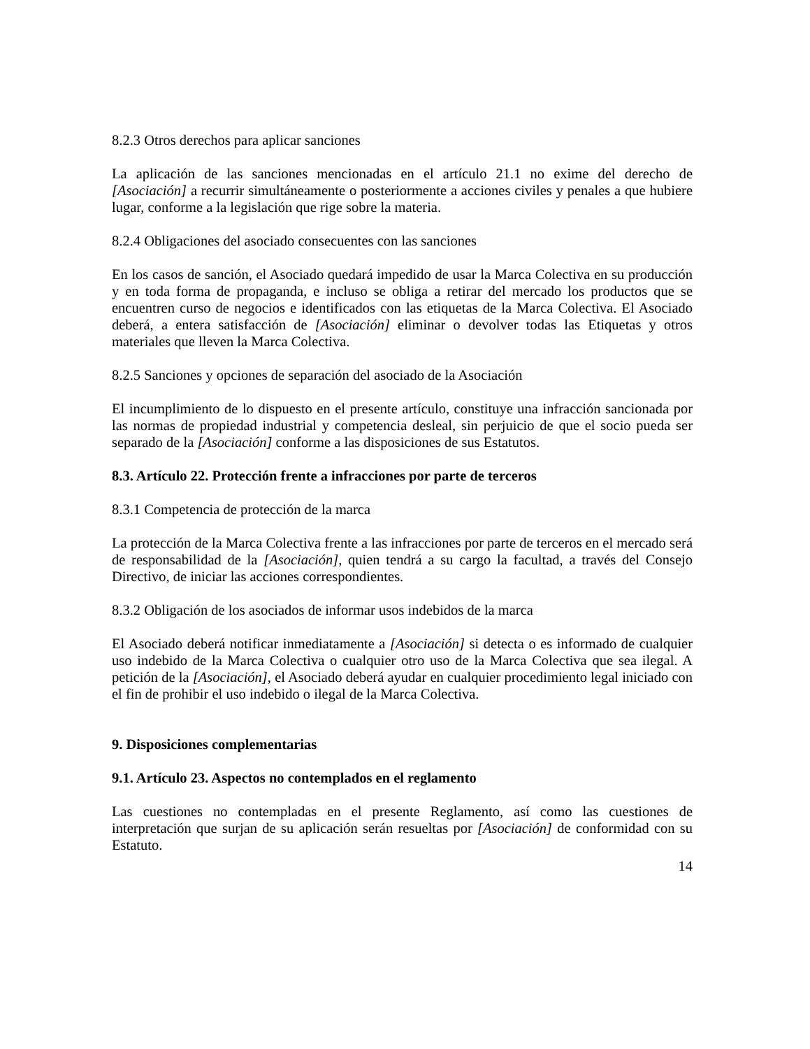8.2.3 Otros derechos para aplicar sanciones
La aplicación de las sanciones mencionadas en el artículo 21.1 no exime del derecho de [Asociación] a recurrir simultáneamente o posteriormente a acciones civiles y penales a que hubiere lugar, conforme a la legislación que rige sobre la materia.
8.2.4 Obligaciones del asociado consecuentes con las sanciones
En los casos de sanción, el Asociado quedará impedido de usar la Marca Colectiva en su producción y en toda forma de propaganda, e incluso se obliga a retirar del mercado los productos que se encuentren curso de negocios e identificados con las etiquetas de la Marca Colectiva. El Asociado deberá, a entera satisfacción de [Asociación] eliminar o devolver todas las Etiquetas y otros materiales que lleven la Marca Colectiva.
8.2.5 Sanciones y opciones de separación del asociado de la Asociación
El incumplimiento de lo dispuesto en el presente artículo, constituye una infracción sancionada por las normas de propiedad industrial y competencia desleal, sin perjuicio de que el socio pueda ser separado de la [Asociación] conforme a las disposiciones de sus Estatutos.
8.3. Artículo 22. Protección frente a infracciones por parte de terceros
8.3.1 Competencia de protección de la marca
La protección de la Marca Colectiva frente a las infracciones por parte de terceros en el mercado será de responsabilidad de la [Asociación], quien tendrá a su cargo la facultad, a través del Consejo Directivo, de iniciar las acciones correspondientes.
8.3.2 Obligación de los asociados de informar usos indebidos de la marca
El Asociado deberá notificar inmediatamente a [Asociación] si detecta o es informado de cualquier uso indebido de la Marca Colectiva o cualquier otro uso de la Marca Colectiva que sea ilegal. A petición de la [Asociación], el Asociado deberá ayudar en cualquier procedimiento legal iniciado con el fin de prohibir el uso indebido o ilegal de la Marca Colectiva.
9. Disposiciones complementarias
9.1. Artículo 23. Aspectos no contemplados en el reglamento
Las cuestiones no contempladas en el presente Reglamento, así como las cuestiones de interpretación que surjan de su aplicación serán resueltas por [Asociación] de conformidad con su Estatuto.
14